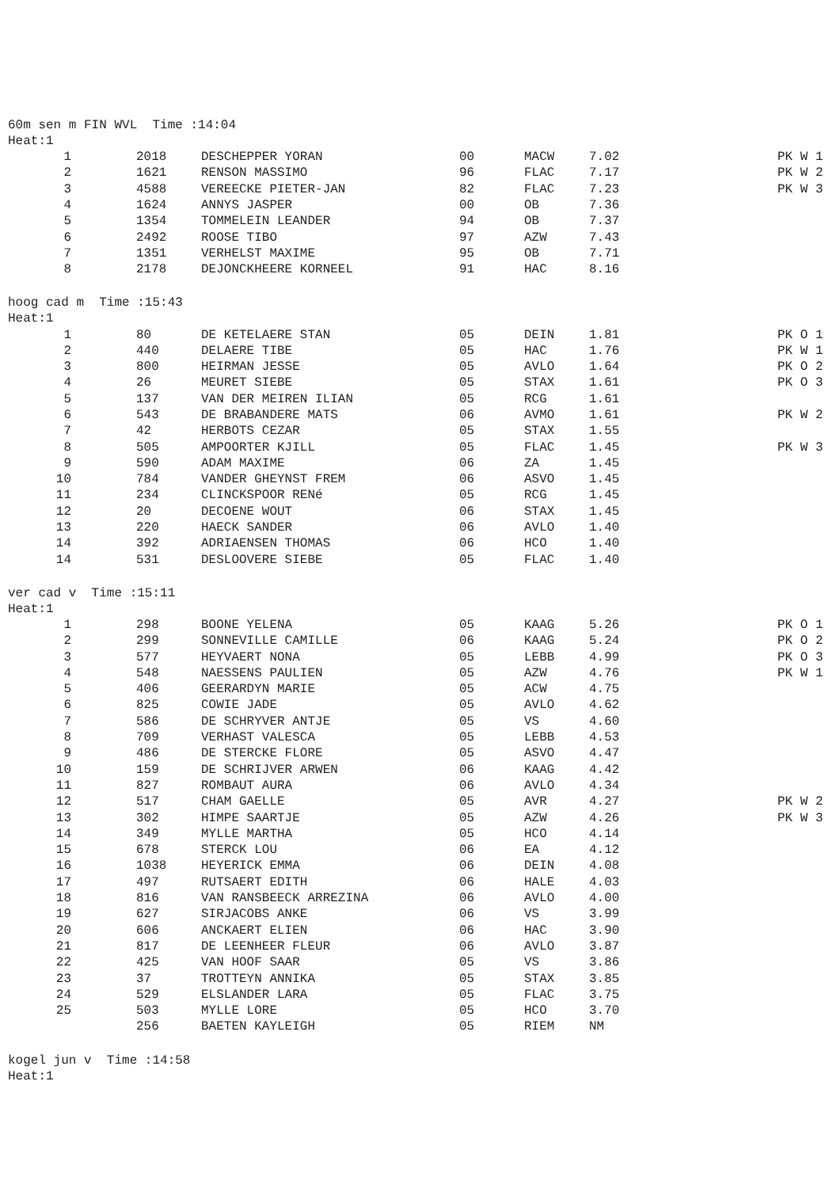60m sen m FIN WVL Time :14:04
Heat:1
| 1 | 2018 | DESCHEPPER YORAN | 00 | MACW | 7.02 | PK W 1 |
| 2 | 1621 | RENSON MASSIMO | 96 | FLAC | 7.17 | PK W 2 |
| 3 | 4588 | VEREECKE PIETER-JAN | 82 | FLAC | 7.23 | PK W 3 |
| 4 | 1624 | ANNYS JASPER | 00 | OB | 7.36 | |
| 5 | 1354 | TOMMELEIN LEANDER | 94 | OB | 7.37 | |
| 6 | 2492 | ROOSE TIBO | 97 | AZW | 7.43 | |
| 7 | 1351 | VERHELST MAXIME | 95 | OB | 7.71 | |
| 8 | 2178 | DEJONCKHEERE KORNEEL | 91 | HAC | 8.16 | |
hoog cad m Time :15:43
Heat:1
| 1 | 80 | DE KETELAERE STAN | 05 | DEIN | 1.81 | PK O 1 |
| 2 | 440 | DELAERE TIBE | 05 | HAC | 1.76 | PK W 1 |
| 3 | 800 | HEIRMAN JESSE | 05 | AVLO | 1.64 | PK O 2 |
| 4 | 26 | MEURET SIEBE | 05 | STAX | 1.61 | PK O 3 |
| 5 | 137 | VAN DER MEIREN ILIAN | 05 | RCG | 1.61 | |
| 6 | 543 | DE BRABANDERE MATS | 06 | AVMO | 1.61 | PK W 2 |
| 7 | 42 | HERBOTS CEZAR | 05 | STAX | 1.55 | |
| 8 | 505 | AMPOORTER KJILL | 05 | FLAC | 1.45 | PK W 3 |
| 9 | 590 | ADAM MAXIME | 06 | ZA | 1.45 | |
| 10 | 784 | VANDER GHEYNST FREM | 06 | ASVO | 1.45 | |
| 11 | 234 | CLINCKSPOOR RENé | 05 | RCG | 1.45 | |
| 12 | 20 | DECOENE WOUT | 06 | STAX | 1.45 | |
| 13 | 220 | HAECK SANDER | 06 | AVLO | 1.40 | |
| 14 | 392 | ADRIAENSEN THOMAS | 06 | HCO | 1.40 | |
| 14 | 531 | DESLOOVERE SIEBE | 05 | FLAC | 1.40 | |
ver cad v Time :15:11
Heat:1
| 1 | 298 | BOONE YELENA | 05 | KAAG | 5.26 | PK O 1 |
| 2 | 299 | SONNEVILLE CAMILLE | 06 | KAAG | 5.24 | PK O 2 |
| 3 | 577 | HEYVAERT NONA | 05 | LEBB | 4.99 | PK O 3 |
| 4 | 548 | NAESSENS PAULIEN | 05 | AZW | 4.76 | PK W 1 |
| 5 | 406 | GEERARDYN MARIE | 05 | ACW | 4.75 | |
| 6 | 825 | COWIE JADE | 05 | AVLO | 4.62 | |
| 7 | 586 | DE SCHRYVER ANTJE | 05 | VS | 4.60 | |
| 8 | 709 | VERHAST VALESCA | 05 | LEBB | 4.53 | |
| 9 | 486 | DE STERCKE FLORE | 05 | ASVO | 4.47 | |
| 10 | 159 | DE SCHRIJVER ARWEN | 06 | KAAG | 4.42 | |
| 11 | 827 | ROMBAUT AURA | 06 | AVLO | 4.34 | |
| 12 | 517 | CHAM GAELLE | 05 | AVR | 4.27 | PK W 2 |
| 13 | 302 | HIMPE SAARTJE | 05 | AZW | 4.26 | PK W 3 |
| 14 | 349 | MYLLE MARTHA | 05 | HCO | 4.14 | |
| 15 | 678 | STERCK LOU | 06 | EA | 4.12 | |
| 16 | 1038 | HEYERICK EMMA | 06 | DEIN | 4.08 | |
| 17 | 497 | RUTSAERT EDITH | 06 | HALE | 4.03 | |
| 18 | 816 | VAN RANSBEECK ARREZINA | 06 | AVLO | 4.00 | |
| 19 | 627 | SIRJACOBS ANKE | 06 | VS | 3.99 | |
| 20 | 606 | ANCKAERT ELIEN | 06 | HAC | 3.90 | |
| 21 | 817 | DE LEENHEER FLEUR | 06 | AVLO | 3.87 | |
| 22 | 425 | VAN HOOF SAAR | 05 | VS | 3.86 | |
| 23 | 37 | TROTTEYN ANNIKA | 05 | STAX | 3.85 | |
| 24 | 529 | ELSLANDER LARA | 05 | FLAC | 3.75 | |
| 25 | 503 | MYLLE LORE | 05 | HCO | 3.70 | |
| | 256 | BAETEN KAYLEIGH | 05 | RIEM | NM | |
kogel jun v Time :14:58
Heat:1